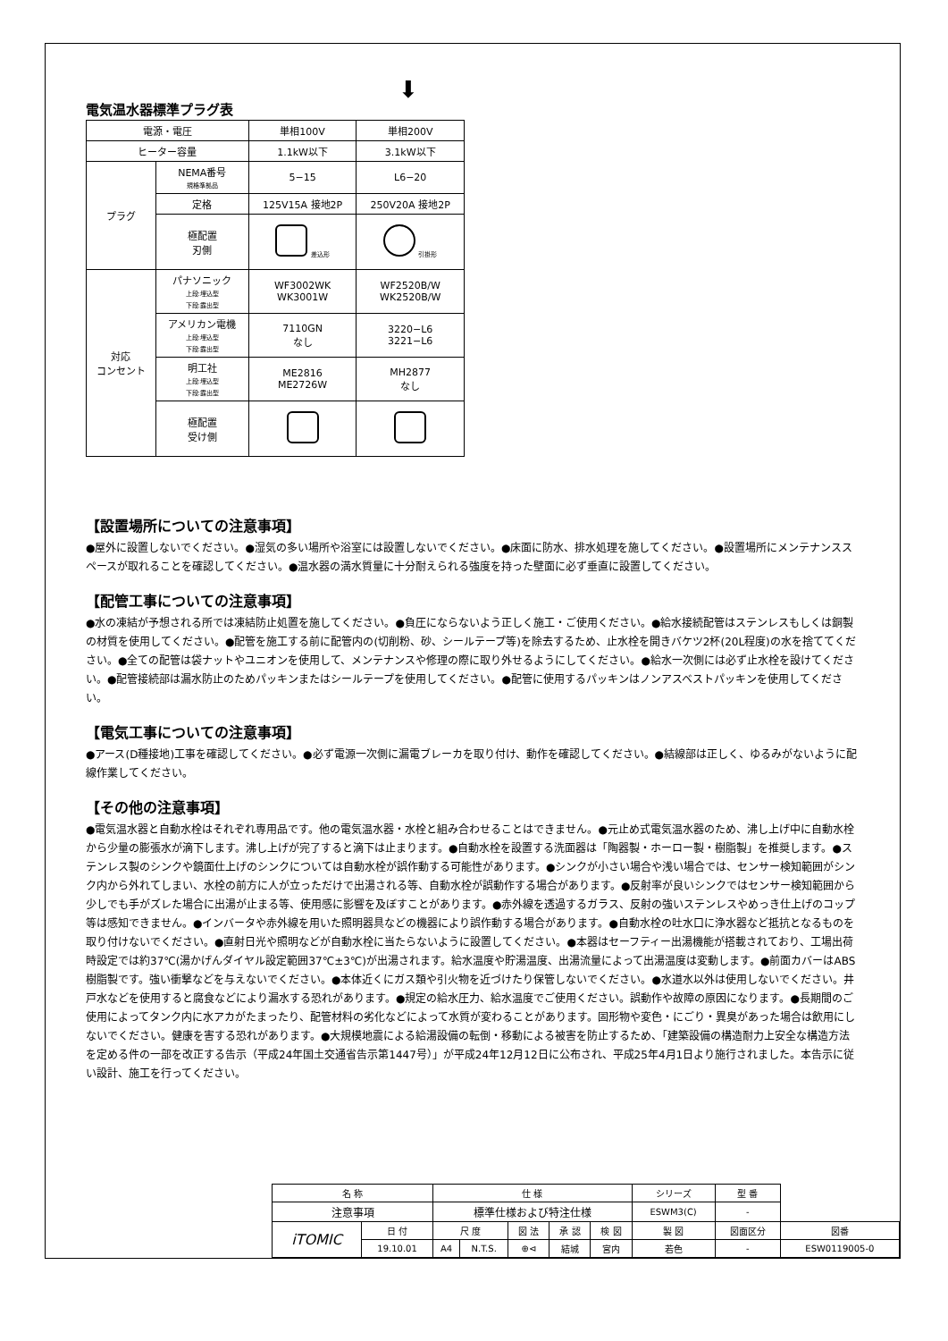⬇
電気温水器標準プラグ表
| 電源・電圧 | | 単相100V | 単相200V |
| ヒーター容量 | | 1.1kW以下 | 3.1kW以下 |
| プラグ | NEMA番号 規格準拠品 | 5−15 | L6−20 |
| | 定格 | 125V15A 接地2P | 250V20A 接地2P |
| | 極配置 刃側 | 差込形 | 引掛形 |
| 対応 コンセント | パナソニック 上段:埋込型 下段:露出型 | WF3002WK WK3001W | WF2520B/W WK2520B/W |
| | アメリカン電機 上段:埋込型 下段:露出型 | 7110GN なし | 3220−L6 3221−L6 |
| | 明工社 上段:埋込型 下段:露出型 | ME2816 ME2726W | MH2877 なし |
| | 極配置 受け側 | | |
【設置場所についての注意事項】
●屋外に設置しないでください。●湿気の多い場所や浴室には設置しないでください。●床面に防水、排水処理を施してください。●設置場所にメンテナンススペースが取れることを確認してください。●温水器の満水質量に十分耐えられる強度を持った壁面に必ず垂直に設置してください。
【配管工事についての注意事項】
●水の凍結が予想される所では凍結防止処置を施してください。●負圧にならないよう正しく施工・ご使用ください。●給水接続配管はステンレスもしくは銅製の材質を使用してください。●配管を施工する前に配管内の(切削粉、砂、シールテープ等)を除去するため、止水栓を開きバケツ2杯(20L程度)の水を捨ててください。●全ての配管は袋ナットやユニオンを使用して、メンテナンスや修理の際に取り外せるようにしてください。●給水一次側には必ず止水栓を設けてください。●配管接続部は漏水防止のためパッキンまたはシールテープを使用してください。●配管に使用するパッキンはノンアスベストパッキンを使用してください。
【電気工事についての注意事項】
●アース(D種接地)工事を確認してください。●必ず電源一次側に漏電ブレーカを取り付け、動作を確認してください。●結線部は正しく、ゆるみがないように配線作業してください。
【その他の注意事項】
●電気温水器と自動水栓はそれぞれ専用品です。他の電気温水器・水栓と組み合わせることはできません。●元止め式電気温水器のため、沸し上げ中に自動水栓から少量の膨張水が滴下します。沸し上げが完了すると滴下は止まります。●自動水栓を設置する洗面器は「陶器製・ホーロー製・樹脂製」を推奨します。●ステンレス製のシンクや鏡面仕上げのシンクについては自動水栓が誤作動する可能性があります。●シンクが小さい場合や浅い場合では、センサー検知範囲がシンク内から外れてしまい、水栓の前方に人が立っただけで出湯される等、自動水栓が誤動作する場合があります。●反射率が良いシンクではセンサー検知範囲から少しでも手がズレた場合に出湯が止まる等、使用感に影響を及ぼすことがあります。●赤外線を透過するガラス、反射の強いステンレスやめっき仕上げのコップ等は感知できません。●インバータや赤外線を用いた照明器具などの機器により誤作動する場合があります。●自動水栓の吐水口に浄水器など抵抗となるものを取り付けないでください。●直射日光や照明などが自動水栓に当たらないように設置してください。●本器はセーフティー出湯機能が搭載されており、工場出荷時設定では約37℃(湯かげんダイヤル設定範囲37℃±3℃)が出湯されます。給水温度や貯湯温度、出湯流量によって出湯温度は変動します。●前面カバーはABS樹脂製です。強い衝撃などを与えないでください。●本体近くにガス類や引火物を近づけたり保管しないでください。●水道水以外は使用しないでください。井戸水などを使用すると腐食などにより漏水する恐れがあります。●規定の給水圧力、給水温度でご使用ください。誤動作や故障の原因になります。●長期間のご使用によってタンク内に水アカがたまったり、配管材料の劣化などによって水質が変わることがあります。固形物や変色・にごり・異臭があった場合は飲用にしないでください。健康を害する恐れがあります。●大規模地震による給湯設備の転倒・移動による被害を防止するため、「建築設備の構造耐力上安全な構造方法を定める件の一部を改正する告示（平成24年国土交通省告示第1447号）」が平成24年12月12日に公布され、平成25年4月1日より施行されました。本告示に従い設計、施工を行ってください。
| 名 称 | | 仕 様 | | | | | シリーズ | | 型 番 | |
| 注意事項 | | 標準仕様および特注仕様 | | | | | ESWM3(C) | | - | |
| iTOMIC | 日 付 | 尺 度 | | 図 法 | 承 認 | 検 図 | 製 図 | 図面区分 | | 図番 |
| | 19.10.01 | A4 | N.T.S. | ⊕⊲ | 結城 | 宮内 | 若色 | - | | ESW0119005-0 |